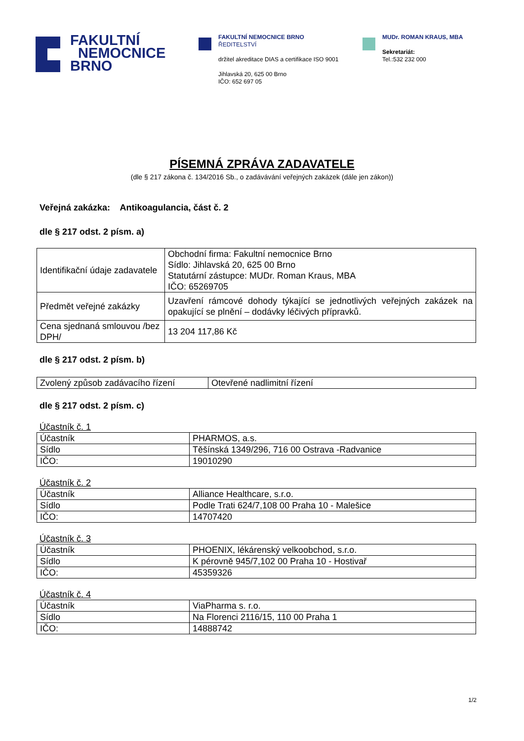FAKULTNÍ
NEMOCNICE
BRNO
FAKULTNÍ NEMOCNICE BRNO
ŘEDITELSTVÍ
držitel akreditace DIAS a certifikace ISO 9001
Jihlavská 20, 625 00 Brno
IČO: 652 697 05
MUDr. ROMAN KRAUS, MBA
Sekretariát:
Tel.:532 232 000
PÍSEMNÁ ZPRÁVA ZADAVATELE
(dle § 217 zákona č. 134/2016 Sb., o zadávávání veřejných zakázek (dále jen zákon))
Veřejná zakázka: Antikoagulancia, část č. 2
dle § 217 odst. 2 písm. a)
| Identifikační údaje zadavatele | Obchodní firma: Fakultní nemocnice Brno Sídlo: Jihlavská 20, 625 00 Brno Statutární zástupce: MUDr. Roman Kraus, MBA IČO: 65269705 |
| Předmět veřejné zakázky | Uzavření rámcové dohody týkající se jednotlivých veřejných zakázek na opakující se plnění – dodávky léčivých přípravků. |
| Cena sjednaná smlouvou /bez DPH/ | 13 204 117,86 Kč |
dle § 217 odst. 2 písm. b)
| Zvolený způsob zadávacího řízení | Otevřené nadlimitní řízení |
dle § 217 odst. 2 písm. c)
Účastník č. 1
| Účastník | PHARMOS, a.s. |
| Sídlo | Těšínská 1349/296, 716 00 Ostrava -Radvanice |
| IČO: | 19010290 |
Účastník č. 2
| Účastník | Alliance Healthcare, s.r.o. |
| Sídlo | Podle Trati 624/7,108 00 Praha 10 - Malešice |
| IČO: | 14707420 |
Účastník č. 3
| Účastník | PHOENIX, lékárenský velkoobchod, s.r.o. |
| Sídlo | K pérovně 945/7,102 00 Praha 10 - Hostivař |
| IČO: | 45359326 |
Účastník č. 4
| Účastník | ViaPharma s. r.o. |
| Sídlo | Na Florenci 2116/15, 110 00 Praha 1 |
| IČO: | 14888742 |
1/2